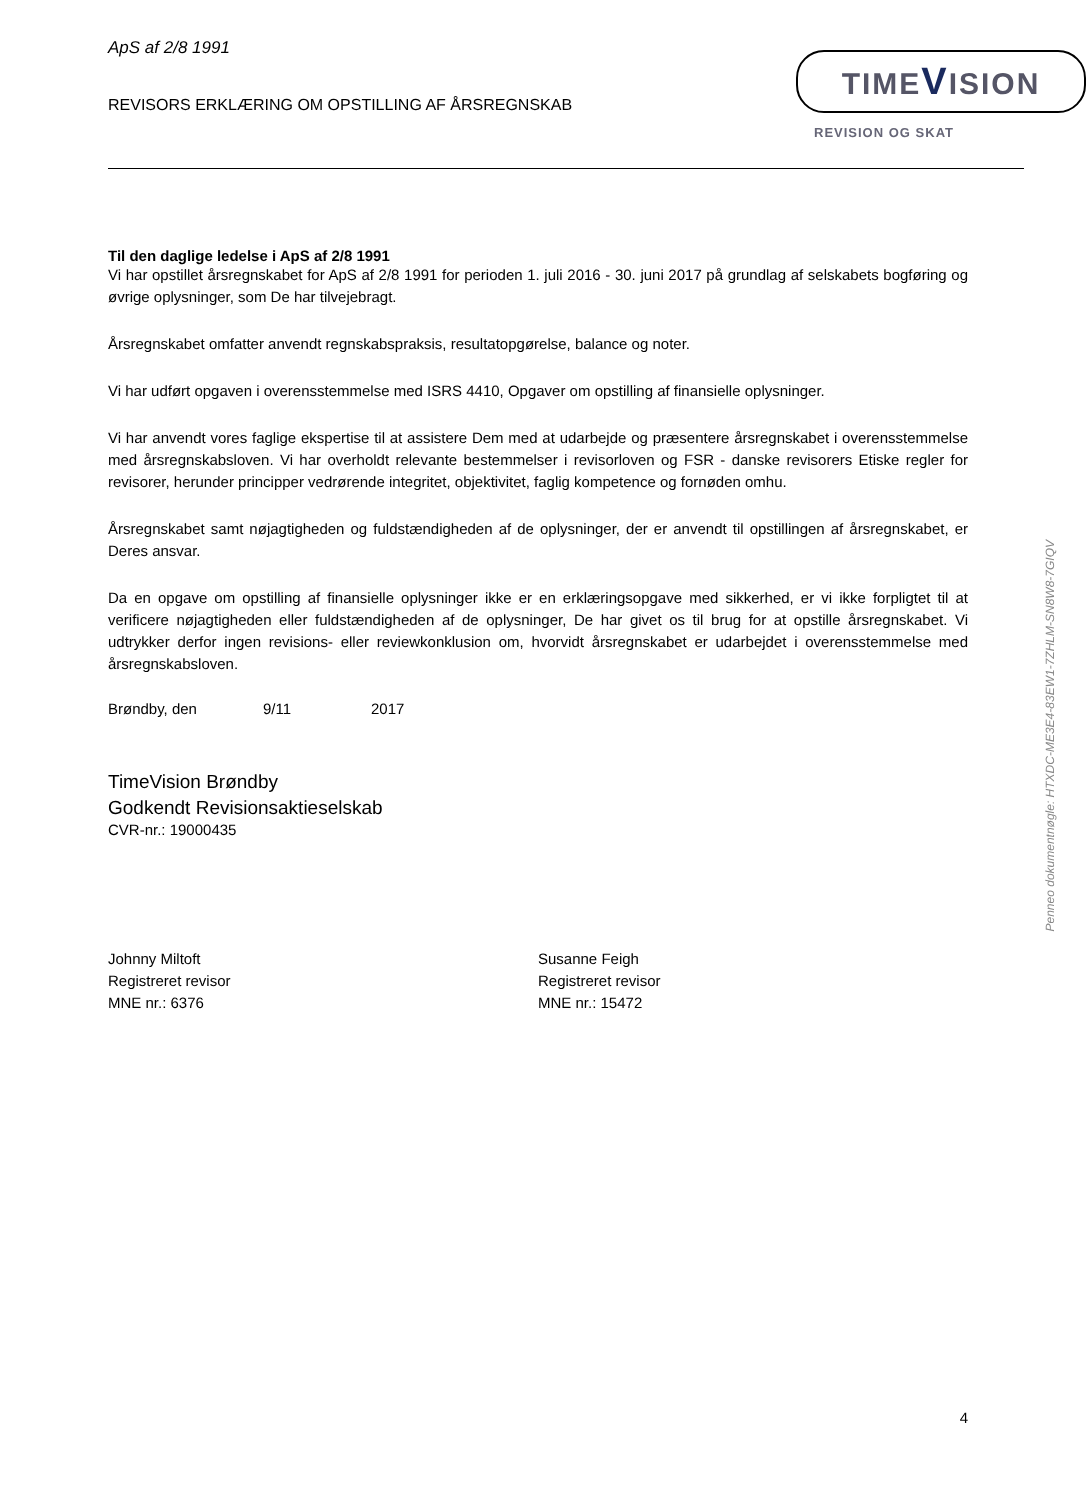ApS af 2/8 1991
REVISORS ERKLÆRING OM OPSTILLING AF ÅRSREGNSKAB
TIMEVISION
REVISION OG SKAT
Til den daglige ledelse i ApS af 2/8 1991
Vi har opstillet årsregnskabet for ApS af 2/8 1991 for perioden 1. juli 2016 - 30. juni 2017 på grundlag af selskabets bogføring og øvrige oplysninger, som De har tilvejebragt.
Årsregnskabet omfatter anvendt regnskabspraksis, resultatopgørelse, balance og noter.
Vi har udført opgaven i overensstemmelse med ISRS 4410, Opgaver om opstilling af finansielle oplysninger.
Vi har anvendt vores faglige ekspertise til at assistere Dem med at udarbejde og præsentere årsregnskabet i overensstemmelse med årsregnskabsloven. Vi har overholdt relevante bestemmelser i revisorloven og FSR - danske revisorers Etiske regler for revisorer, herunder principper vedrørende integritet, objektivitet, faglig kompetence og fornøden omhu.
Årsregnskabet samt nøjagtigheden og fuldstændigheden af de oplysninger, der er anvendt til opstillingen af årsregnskabet, er Deres ansvar.
Da en opgave om opstilling af finansielle oplysninger ikke er en erklæringsopgave med sikkerhed, er vi ikke forpligtet til at verificere nøjagtigheden eller fuldstændigheden af de oplysninger, De har givet os til brug for at opstille årsregnskabet. Vi udtrykker derfor ingen revisions- eller reviewkonklusion om, hvorvidt årsregnskabet er udarbejdet i overensstemmelse med årsregnskabsloven.
Brøndby, den 9/11 2017
TimeVision Brøndby
Godkendt Revisionsaktieselskab
CVR-nr.: 19000435
Johnny Miltoft
Registreret revisor
MNE nr.: 6376
Susanne Feigh
Registreret revisor
MNE nr.: 15472
4
Penneo dokumentnøgle: HTXDC-ME3E4-83EW1-7ZHLM-SN8W8-7GIQV